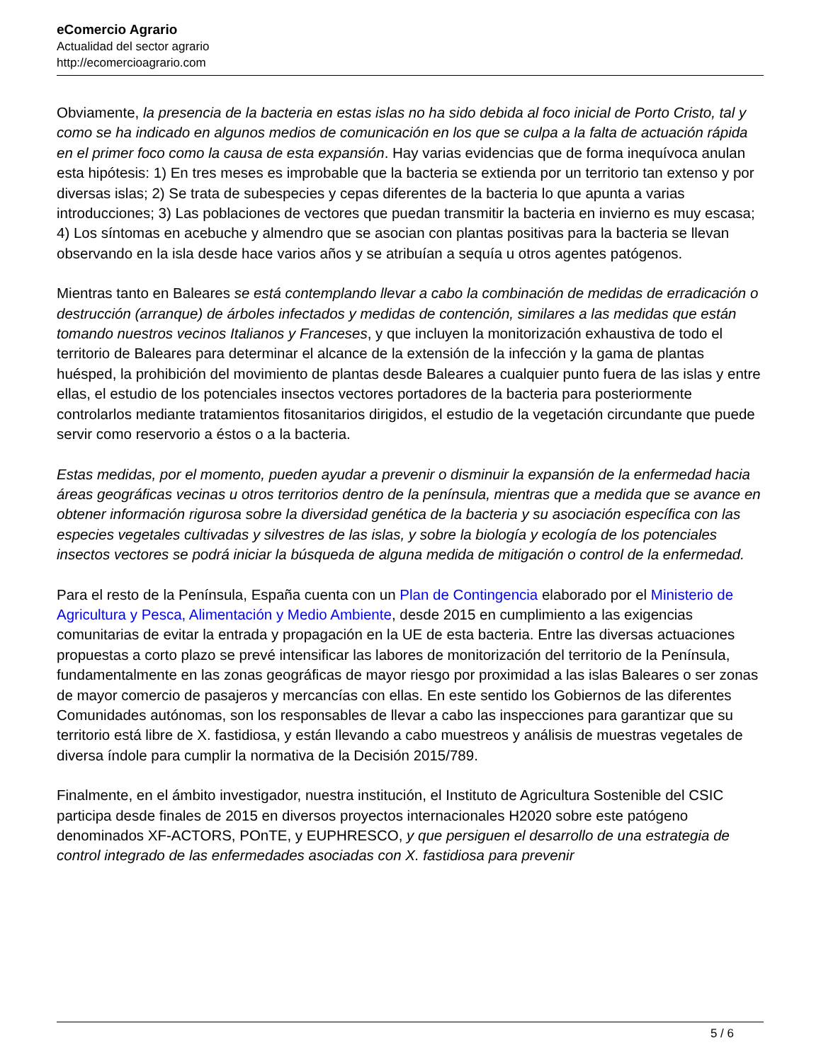eComercio Agrario
Actualidad del sector agrario
http://ecomercioagrario.com
Obviamente, la presencia de la bacteria en estas islas no ha sido debida al foco inicial de Porto Cristo, tal y como se ha indicado en algunos medios de comunicación en los que se culpa a la falta de actuación rápida en el primer foco como la causa de esta expansión. Hay varias evidencias que de forma inequívoca anulan esta hipótesis: 1) En tres meses es improbable que la bacteria se extienda por un territorio tan extenso y por diversas islas; 2) Se trata de subespecies y cepas diferentes de la bacteria lo que apunta a varias introducciones; 3) Las poblaciones de vectores que puedan transmitir la bacteria en invierno es muy escasa; 4) Los síntomas en acebuche y almendro que se asocian con plantas positivas para la bacteria se llevan observando en la isla desde hace varios años y se atribuían a sequía u otros agentes patógenos.
Mientras tanto en Baleares se está contemplando llevar a cabo la combinación de medidas de erradicación o destrucción (arranque) de árboles infectados y medidas de contención, similares a las medidas que están tomando nuestros vecinos Italianos y Franceses, y que incluyen la monitorización exhaustiva de todo el territorio de Baleares para determinar el alcance de la extensión de la infección y la gama de plantas huésped, la prohibición del movimiento de plantas desde Baleares a cualquier punto fuera de las islas y entre ellas, el estudio de los potenciales insectos vectores portadores de la bacteria para posteriormente controlarlos mediante tratamientos fitosanitarios dirigidos, el estudio de la vegetación circundante que puede servir como reservorio a éstos o a la bacteria.
Estas medidas, por el momento, pueden ayudar a prevenir o disminuir la expansión de la enfermedad hacia áreas geográficas vecinas u otros territorios dentro de la península, mientras que a medida que se avance en obtener información rigurosa sobre la diversidad genética de la bacteria y su asociación específica con las especies vegetales cultivadas y silvestres de las islas, y sobre la biología y ecología de los potenciales insectos vectores se podrá iniciar la búsqueda de alguna medida de mitigación o control de la enfermedad.
Para el resto de la Península, España cuenta con un Plan de Contingencia elaborado por el Ministerio de Agricultura y Pesca, Alimentación y Medio Ambiente, desde 2015 en cumplimiento a las exigencias comunitarias de evitar la entrada y propagación en la UE de esta bacteria. Entre las diversas actuaciones propuestas a corto plazo se prevé intensificar las labores de monitorización del territorio de la Península, fundamentalmente en las zonas geográficas de mayor riesgo por proximidad a las islas Baleares o ser zonas de mayor comercio de pasajeros y mercancías con ellas. En este sentido los Gobiernos de las diferentes Comunidades autónomas, son los responsables de llevar a cabo las inspecciones para garantizar que su territorio está libre de X. fastidiosa, y están llevando a cabo muestreos y análisis de muestras vegetales de diversa índole para cumplir la normativa de la Decisión 2015/789.
Finalmente, en el ámbito investigador, nuestra institución, el Instituto de Agricultura Sostenible del CSIC participa desde finales de 2015 en diversos proyectos internacionales H2020 sobre este patógeno denominados XF-ACTORS, POnTE, y EUPHRESCO, y que persiguen el desarrollo de una estrategia de control integrado de las enfermedades asociadas con X. fastidiosa para prevenir
5 / 6